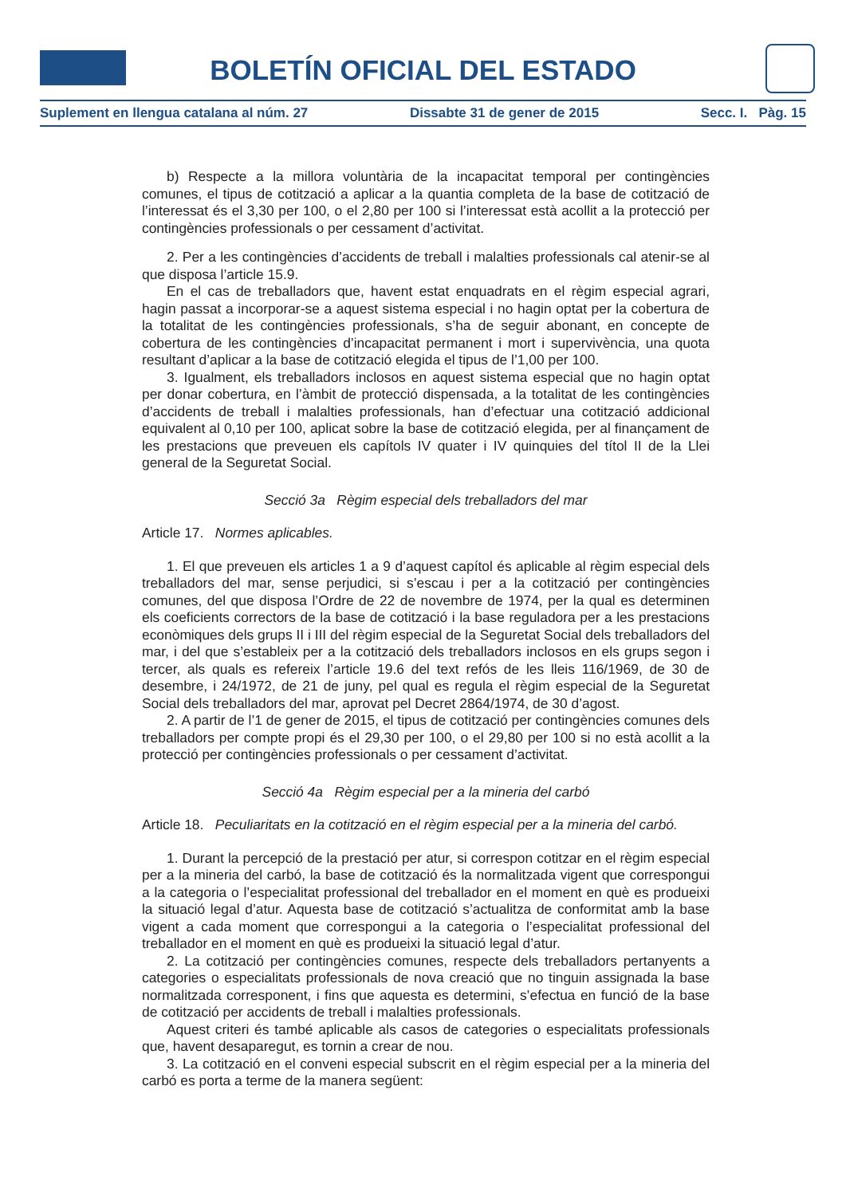BOLETÍN OFICIAL DEL ESTADO
Suplement en llengua catalana al núm. 27 Dissabte 31 de gener de 2015 Secc. I. Pàg. 15
b) Respecte a la millora voluntària de la incapacitat temporal per contingències comunes, el tipus de cotització a aplicar a la quantia completa de la base de cotització de l’interessat és el 3,30 per 100, o el 2,80 per 100 si l’interessat està acollit a la protecció per contingències professionals o per cessament d’activitat.
2. Per a les contingències d’accidents de treball i malalties professionals cal atenir-se al que disposa l’article 15.9.
En el cas de treballadors que, havent estat enquadrats en el règim especial agrari, hagin passat a incorporar-se a aquest sistema especial i no hagin optat per la cobertura de la totalitat de les contingències professionals, s’ha de seguir abonant, en concepte de cobertura de les contingències d’incapacitat permanent i mort i supervivència, una quota resultant d’aplicar a la base de cotització elegida el tipus de l’1,00 per 100.
3. Igualment, els treballadors inclosos en aquest sistema especial que no hagin optat per donar cobertura, en l’àmbit de protecció dispensada, a la totalitat de les contingències d’accidents de treball i malalties professionals, han d’efectuar una cotització addicional equivalent al 0,10 per 100, aplicat sobre la base de cotització elegida, per al finançament de les prestacions que preveuen els capítols IV quater i IV quinquies del títol II de la Llei general de la Seguretat Social.
Secció 3a Règim especial dels treballadors del mar
Article 17. Normes aplicables.
1. El que preveuen els articles 1 a 9 d’aquest capítol és aplicable al règim especial dels treballadors del mar, sense perjudici, si s’escau i per a la cotització per contingències comunes, del que disposa l’Ordre de 22 de novembre de 1974, per la qual es determinen els coeficients correctors de la base de cotització i la base reguladora per a les prestacions econòmiques dels grups II i III del règim especial de la Seguretat Social dels treballadors del mar, i del que s’estableix per a la cotització dels treballadors inclosos en els grups segon i tercer, als quals es refereix l’article 19.6 del text refós de les lleis 116/1969, de 30 de desembre, i 24/1972, de 21 de juny, pel qual es regula el règim especial de la Seguretat Social dels treballadors del mar, aprovat pel Decret 2864/1974, de 30 d’agost.
2. A partir de l’1 de gener de 2015, el tipus de cotització per contingències comunes dels treballadors per compte propi és el 29,30 per 100, o el 29,80 per 100 si no està acollit a la protecció per contingències professionals o per cessament d’activitat.
Secció 4a Règim especial per a la mineria del carbó
Article 18. Peculiaritats en la cotització en el règim especial per a la mineria del carbó.
1. Durant la percepció de la prestació per atur, si correspon cotitzar en el règim especial per a la mineria del carbó, la base de cotització és la normalitzada vigent que correspongui a la categoria o l’especialitat professional del treballador en el moment en què es produeixi la situació legal d’atur. Aquesta base de cotització s’actualitza de conformitat amb la base vigent a cada moment que correspongui a la categoria o l’especialitat professional del treballador en el moment en què es produeixi la situació legal d’atur.
2. La cotització per contingències comunes, respecte dels treballadors pertanyents a categories o especialitats professionals de nova creació que no tinguin assignada la base normalitzada corresponent, i fins que aquesta es determini, s’efectua en funció de la base de cotització per accidents de treball i malalties professionals.
Aquest criteri és també aplicable als casos de categories o especialitats professionals que, havent desaparegut, es tornin a crear de nou.
3. La cotització en el conveni especial subscrit en el règim especial per a la mineria del carbó es porta a terme de la manera següent: